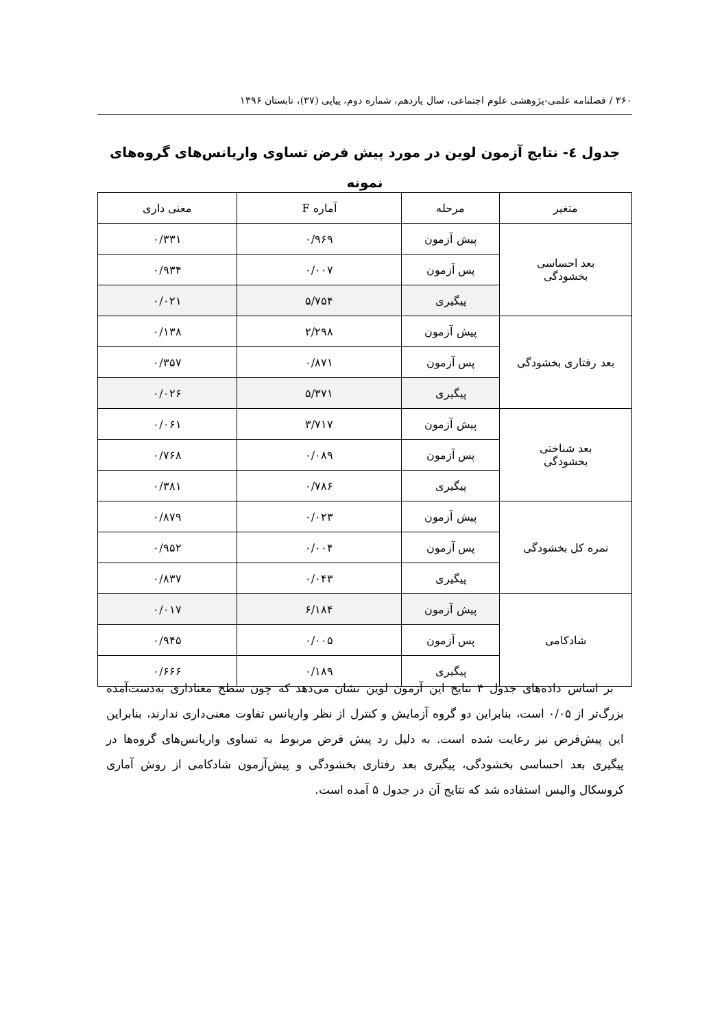۳۶۰ / فصلنامه علمی-پژوهشی علوم اجتماعی، سال یازدهم، شماره دوم، پیاپی (۳۷)، تابستان ۱۳۹۶
جدول ٤- نتایج آزمون لوین در مورد پیش فرض تساوی واریانس‌های گروه‌های نمونه
| متغیر | مرحله | آماره F | معنی داری |
| --- | --- | --- | --- |
| بعد احساسی بخشودگی | پیش آزمون | ۰/۹۶۹ | ۰/۳۳۱ |
| | پس آزمون | ۰/۰۰۷ | ۰/۹۳۴ |
| | پیگیری | ۵/۷۵۴ | ۰/۰۲۱ |
| بعد رفتاری بخشودگی | پیش آزمون | ۲/۲۹۸ | ۰/۱۳۸ |
| | پس آزمون | ۰/۸۷۱ | ۰/۳۵۷ |
| | پیگیری | ۵/۳۷۱ | ۰/۰۲۶ |
| بعد شناختی بخشودگی | پیش آزمون | ۳/۷۱۷ | ۰/۰۶۱ |
| | پس آزمون | ۰/۰۸۹ | ۰/۷۶۸ |
| | پیگیری | ۰/۷۸۶ | ۰/۳۸۱ |
| نمره کل بخشودگی | پیش آزمون | ۰/۰۲۳ | ۰/۸۷۹ |
| | پس آزمون | ۰/۰۰۴ | ۰/۹۵۲ |
| | پیگیری | ۰/۰۴۳ | ۰/۸۳۷ |
| شادکامی | پیش آزمون | ۶/۱۸۴ | ۰/۰۱۷ |
| | پس آزمون | ۰/۰۰۵ | ۰/۹۴۵ |
| | پیگیری | ۰/۱۸۹ | ۰/۶۶۶ |
بر اساس داده‌های جدول ۴ نتایج این آزمون لوین نشان می‌دهد که چون سطح معناداری به‌دست‌آمده بزرگ‌تر از ۰/۰۵ است، بنابراین دو گروه آزمایش و کنترل از نظر واریانس تفاوت معنی‌داری ندارند، بنابراین این پیش‌فرض نیز رعایت شده است. به دلیل رد پیش فرض مربوط به تساوی واریانس‌های گروه‌ها در پیگیری بعد احساسی بخشودگی، پیگیری بعد رفتاری بخشودگی و پیش‌آزمون شادکامی از روش آماری کروسکال والیس استفاده شد که نتایج آن در جدول ۵ آمده است.